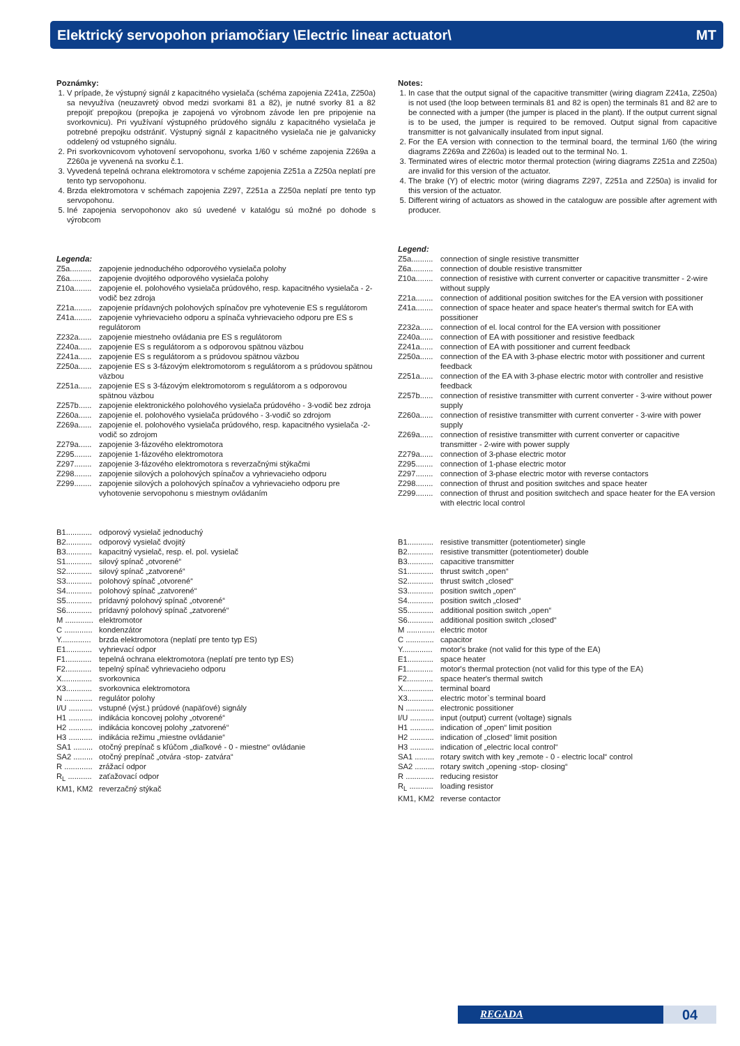Elektrický servopohon priamočiary \Electric linear actuator\ MT
Poznámky:
1. V prípade, že výstupný signál z kapacitného vysielača (schéma zapojenia Z241a, Z250a) sa nevyužíva (neuzavretý obvod medzi svorkami 81 a 82), je nutné svorky 81 a 82 prepojiť prepojkou (prepojka je zapojená vo výrobnom závode len pre pripojenie na svorkovnicu). Pri využívaní výstupného prúdového signálu z kapacitného vysielača je potrebné prepojku odstrániť. Výstupný signál z kapacitného vysielača nie je galvanicky oddelený od vstupného signálu.
2. Pri svorkovnicovom vyhotovení servopohonu, svorka 1/60 v schéme zapojenia Z269a a Z260a je vyvenená na svorku č.1.
3. Vyvedená tepelná ochrana elektromotora v schéme zapojenia Z251a a Z250a neplatí pre tento typ servopohonu.
4. Brzda elektromotora v schémach zapojenia Z297, Z251a a Z250a neplatí pre tento typ servopohonu.
5. Iné zapojenia servopohonov ako sú uvedené v katalógu sú možné po dohode s výrobcom
Legenda:
Z5a.......... zapojenie jednoduchého odporového vysielača polohy Z6a.......... zapojenie dvojitého odporového vysielača polohy Z10a........ zapojenie el. polohového vysielača prúdového, resp. kapacitného vysielača - 2-vodič bez zdroja Z21a........ zapojenie prídavných polohových spínačov pre vyhotevenie ES s regulátorom Z41a........ zapojenie vyhrievacieho odporu a spínača vyhrievacieho odporu pre ES s regulátorom Z232a...... zapojenie miestneho ovládania pre ES s regulátorom Z240a...... zapojenie ES s regulátorom a s odporovou spätnou väzbou Z241a...... zapojenie ES s regulátorom a s prúdovou spätnou väzbou Z250a...... zapojenie ES s 3-fázovým elektromotorom s regulátorom a s prúdovou spätnou väzbou Z251a...... zapojenie ES s 3-fázovým elektromotorom s regulátorom a s odporovou spätnou väzbou Z257b...... zapojenie elektronického polohového vysielača prúdového - 3-vodič bez zdroja Z260a...... zapojenie el. polohového vysielača prúdového - 3-vodič so zdrojom Z269a...... zapojenie el. polohového vysielača prúdového, resp. kapacitného vysielača -2-vodič so zdrojom Z279a...... zapojenie 3-fázového elektromotora Z295........ zapojenie 1-fázového elektromotora Z297........ zapojenie 3-fázového elektromotora s reverzačnými stýkačmi Z298........ zapojenie silových a polohových spínačov a vyhrievacieho odporu Z299........ zapojenie silových a polohových spínačov a vyhrievacieho odporu pre vyhotovenie servopohonu s miestnym ovládaním
B1............ odporový vysielač jednoduchý B2............ odporový vysielač dvojitý B3............ kapacitný vysielač, resp. el. pol. vysielač S1............ silový spínač „otvorené“ S2............ silový spínač „zatvorené“ S3............ polohový spínač „otvorené“ S4............ polohový spínač „zatvorené“ S5............ prídavný polohový spínač „otvorené“ S6............ prídavný polohový spínač „zatvorené“ M ............. elektromotor C ............. kondenzátor Y.............. brzda elektromotora (neplatí pre tento typ ES) E1............ vyhrievací odpor F1............ tepelná ochrana elektromotora (neplatí pre tento typ ES) F2............ tepelný spínač vyhrievacieho odporu X.............. svorkovnica X3............ svorkovnica elektromotora N ............. regulátor polohy I/U ........... vstupné (výst.) prúdové (napäťové) signály H1 ........... indikácia koncovej polohy „otvorené“ H2 ........... indikácia koncovej polohy „zatvorené“ H3 ........... indikácia režimu „miestne ovládanie“ SA1 ......... otočný prepínač s kľúčom „diaľkové - 0 - miestne“ ovládanie SA2 ......... otočný prepínač „otvára -stop- zatvára“ R ............. zrážací odpor R<sub>L</sub> ........... zaťažovací odpor KM1, KM2 reverzačný stýkač
Notes:
1. In case that the output signal of the capacitive transmitter (wiring diagram Z241a, Z250a) is not used (the loop between terminals 81 and 82 is open) the terminals 81 and 82 are to be connected with a jumper (the jumper is placed in the plant). If the output current signal is to be used, the jumper is required to be removed. Output signal from capacitive transmitter is not galvanically insulated from input signal.
2. For the EA version with connection to the terminal board, the terminal 1/60 (the wiring diagrams Z269a and Z260a) is leaded out to the terminal No. 1.
3. Terminated wires of electric motor thermal protection (wiring diagrams Z251a and Z250a) are invalid for this version of the actuator.
4. The brake (Y) of electric motor (wiring diagrams Z297, Z251a and Z250a) is invalid for this version of the actuator.
5. Different wiring of actuators as showed in the cataloguw are possible after agrement with producer.
Legend:
Z5a.......... connection of single resistive transmitter Z6a.......... connection of double resistive transmitter Z10a........ connection of resistive with current converter or capacitive transmitter - 2-wire without supply Z21a........ connection of additional position switches for the EA version with possitioner Z41a........ connection of space heater and space heater's thermal switch for EA with possitioner Z232a...... connection of el. local control for the EA version with possitioner Z240a...... connection of EA with possitioner and resistive feedback Z241a...... connection of EA with possitioner and current feedback Z250a...... connection of the EA with 3-phase electric motor with possitioner and current feedback Z251a...... connection of the EA with 3-phase electric motor with controller and resistive feedback Z257b...... connection of resistive transmitter with current converter - 3-wire without power supply Z260a...... connection of resistive transmitter with current converter - 3-wire with power supply Z269a...... connection of resistive transmitter with current converter or capacitive transmitter - 2-wire with power supply Z279a...... connection of 3-phase electric motor Z295........ connection of 1-phase electric motor Z297........ connection of 3-phase electric motor with reverse contactors Z298........ connection of thrust and position switches and space heater Z299........ connection of thrust and position switchech and space heater for the EA version with electric local control
B1............ resistive transmitter (potentiometer) single B2............ resistive transmitter (potentiometer) double B3............ capacitive transmitter S1............ thrust switch „open“ S2............ thrust switch „closed“ S3............ position switch „open“ S4............ position switch „closed“ S5............ additional position switch „open“ S6............ additional position switch „closed“ M ............. electric motor C ............. capacitor Y.............. motor's brake (not valid for this type of the EA) E1............ space heater F1............ motor's thermal protection (not valid for this type of the EA) F2............ space heater's thermal switch X.............. terminal board X3............ electric motor`s terminal board N ............. electronic possitioner I/U ........... input (output) current (voltage) signals H1 ........... indication of „open“ limit position H2 ........... indication of „closed“ limit position H3 ........... indication of „electric local control“ SA1 ......... rotary switch with key „remote - 0 - electric local“ control SA2 ......... rotary switch „opening -stop- closing“ R ............. reducing resistor R<sub>L</sub> ........... loading resistor KM1, KM2 reverse contactor
REGADA
04